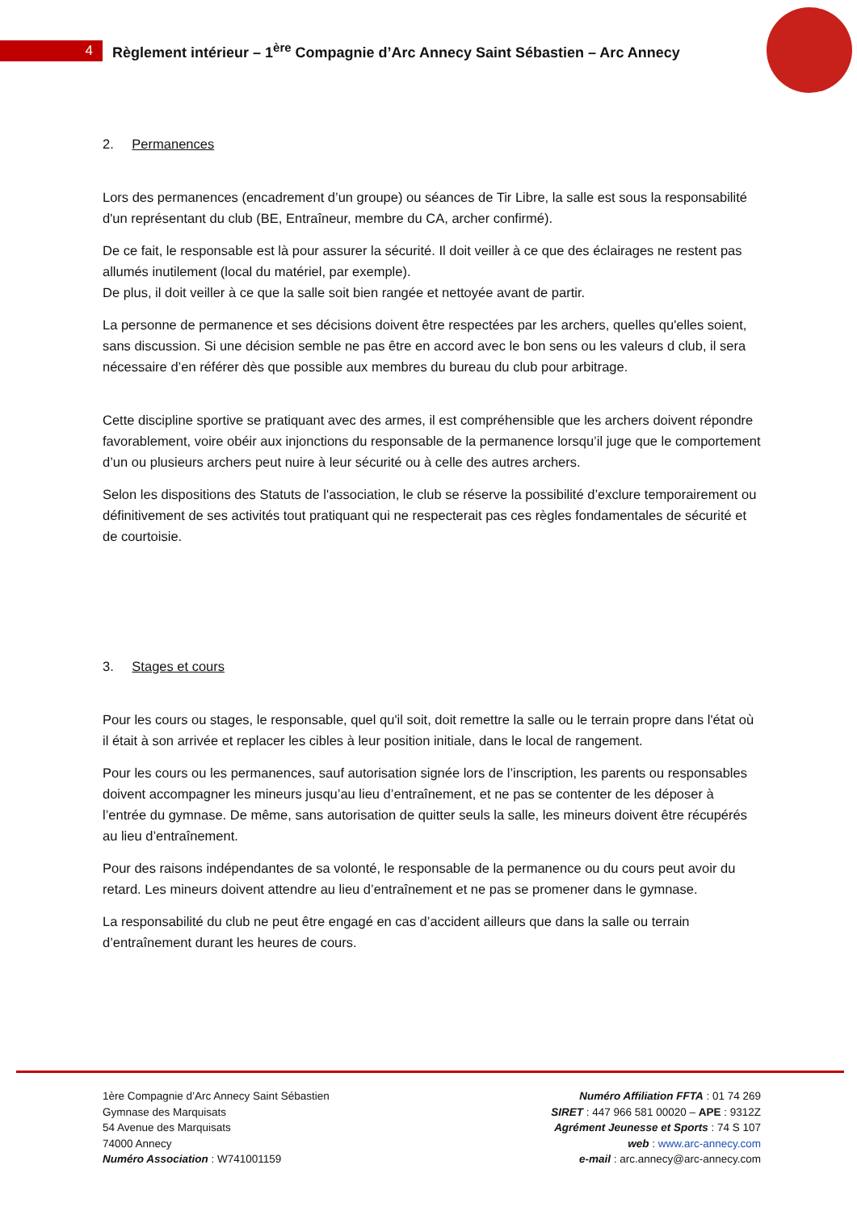4
Règlement intérieur – 1<sup>ère</sup> Compagnie d’Arc Annecy Saint Sébastien – Arc Annecy
2. Permanences
Lors des permanences (encadrement d’un groupe) ou séances de Tir Libre, la salle est sous la responsabilité d'un représentant du club (BE, Entraîneur, membre du CA, archer confirmé).
De ce fait, le responsable est là pour assurer la sécurité. Il doit veiller à ce que des éclairages ne restent pas allumés inutilement (local du matériel, par exemple).
De plus, il doit veiller à ce que la salle soit bien rangée et nettoyée avant de partir.
La personne de permanence et ses décisions doivent être respectées par les archers, quelles qu'elles soient, sans discussion. Si une décision semble ne pas être en accord avec le bon sens ou les valeurs d club, il sera nécessaire d’en référer dès que possible aux membres du bureau du club pour arbitrage.
Cette discipline sportive se pratiquant avec des armes, il est compréhensible que les archers doivent répondre favorablement, voire obéir aux injonctions du responsable de la permanence lorsqu’il juge que le comportement d’un ou plusieurs archers peut nuire à leur sécurité ou à celle des autres archers.
Selon les dispositions des Statuts de l'association, le club se réserve la possibilité d’exclure temporairement ou définitivement de ses activités tout pratiquant qui ne respecterait pas ces règles fondamentales de sécurité et de courtoisie.
3. Stages et cours
Pour les cours ou stages, le responsable, quel qu'il soit, doit remettre la salle ou le terrain propre dans l'état où il était à son arrivée et replacer les cibles à leur position initiale, dans le local de rangement.
Pour les cours ou les permanences, sauf autorisation signée lors de l’inscription, les parents ou responsables doivent accompagner les mineurs jusqu’au lieu d’entraînement, et ne pas se contenter de les déposer à l’entrée du gymnase. De même, sans autorisation de quitter seuls la salle, les mineurs doivent être récupérés au lieu d’entraînement.
Pour des raisons indépendantes de sa volonté, le responsable de la permanence ou du cours peut avoir du retard. Les mineurs doivent attendre au lieu d’entraînement et ne pas se promener dans le gymnase.
La responsabilité du club ne peut être engagé en cas d’accident ailleurs que dans la salle ou terrain d’entraînement durant les heures de cours.
1ère Compagnie d’Arc Annecy Saint Sébastien
Gymnase des Marquisats
54 Avenue des Marquisats
74000 Annecy
Numéro Association : W741001159
Numéro Affiliation FFTA : 01 74 269
SIRET : 447 966 581 00020 – APE : 9312Z
Agrément Jeunesse et Sports : 74 S 107
web : www.arc-annecy.com
e-mail : arc.annecy@arc-annecy.com